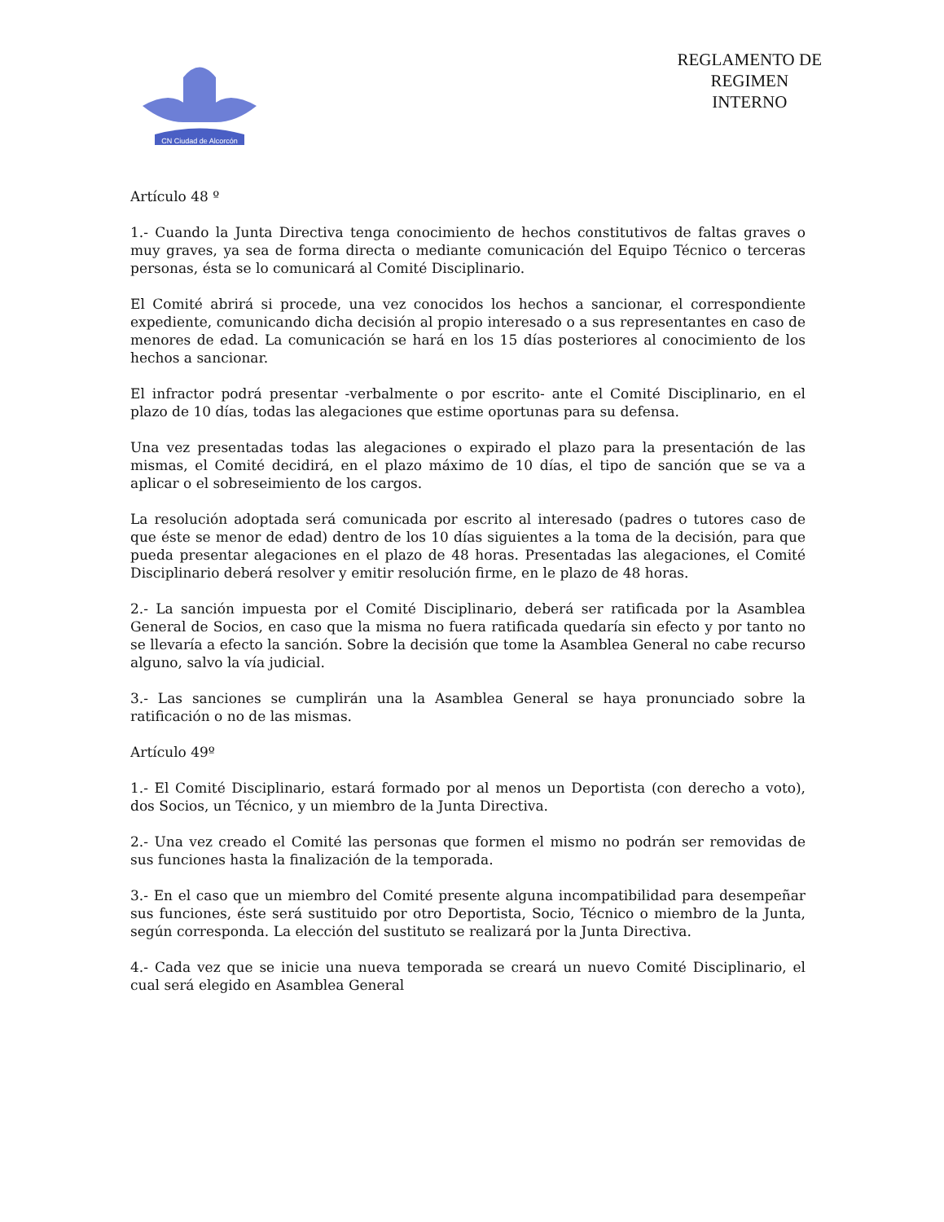CN Ciudad de Alcorcón
REGLAMENTO DE
REGIMEN
INTERNO
Artículo 48 º
1.- Cuando la Junta Directiva tenga conocimiento de hechos constitutivos de faltas graves o muy graves, ya sea de forma directa o mediante comunicación del Equipo Técnico o terceras personas, ésta se lo comunicará al Comité Disciplinario.
El Comité abrirá si procede, una vez conocidos los hechos a sancionar, el correspondiente expediente, comunicando dicha decisión al propio interesado o a sus representantes en caso de menores de edad. La comunicación se hará en los 15 días posteriores al conocimiento de los hechos a sancionar.
El infractor podrá presentar -verbalmente o por escrito- ante el Comité Disciplinario, en el plazo de 10 días, todas las alegaciones que estime oportunas para su defensa.
Una vez presentadas todas las alegaciones o expirado el plazo para la presentación de las mismas, el Comité decidirá, en el plazo máximo de 10 días, el tipo de sanción que se va a aplicar o el sobreseimiento de los cargos.
La resolución adoptada será comunicada por escrito al interesado (padres o tutores caso de que éste se menor de edad) dentro de los 10 días siguientes a la toma de la decisión, para que pueda presentar alegaciones en el plazo de 48 horas. Presentadas las alegaciones, el Comité Disciplinario deberá resolver y emitir resolución firme, en le plazo de 48 horas.
2.- La sanción impuesta por el Comité Disciplinario, deberá ser ratificada por la Asamblea General de Socios, en caso que la misma no fuera ratificada quedaría sin efecto y por tanto no se llevaría a efecto la sanción. Sobre la decisión que tome la Asamblea General no cabe recurso alguno, salvo la vía judicial.
3.- Las sanciones se cumplirán una la Asamblea General se haya pronunciado sobre la ratificación o no de las mismas.
Artículo 49º
1.- El Comité Disciplinario, estará formado por al menos un Deportista (con derecho a voto), dos Socios, un Técnico, y un miembro de la Junta Directiva.
2.- Una vez creado el Comité las personas que formen el mismo no podrán ser removidas de sus funciones hasta la finalización de la temporada.
3.- En el caso que un miembro del Comité presente alguna incompatibilidad para desempeñar sus funciones, éste será sustituido por otro Deportista, Socio, Técnico o miembro de la Junta, según corresponda. La elección del sustituto se realizará por la Junta Directiva.
4.- Cada vez que se inicie una nueva temporada se creará un nuevo Comité Disciplinario, el cual será elegido en Asamblea General